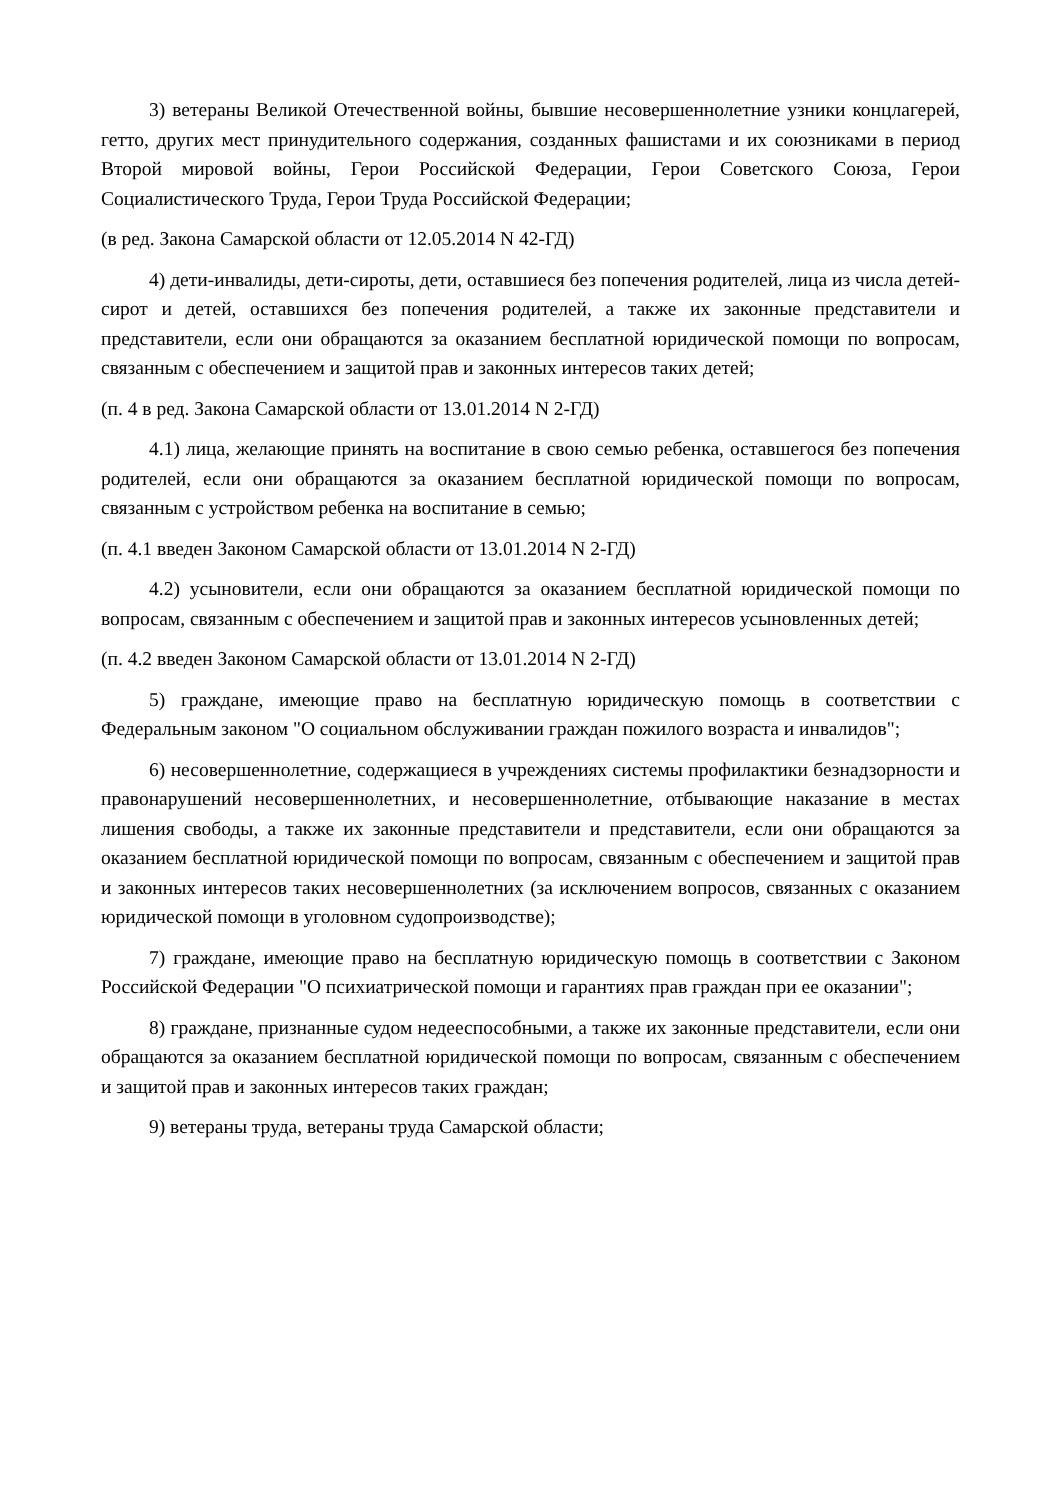3) ветераны Великой Отечественной войны, бывшие несовершеннолетние узники концлагерей, гетто, других мест принудительного содержания, созданных фашистами и их союзниками в период Второй мировой войны, Герои Российской Федерации, Герои Советского Союза, Герои Социалистического Труда, Герои Труда Российской Федерации;
(в ред. Закона Самарской области от 12.05.2014 N 42-ГД)
4) дети-инвалиды, дети-сироты, дети, оставшиеся без попечения родителей, лица из числа детей-сирот и детей, оставшихся без попечения родителей, а также их законные представители и представители, если они обращаются за оказанием бесплатной юридической помощи по вопросам, связанным с обеспечением и защитой прав и законных интересов таких детей;
(п. 4 в ред. Закона Самарской области от 13.01.2014 N 2-ГД)
4.1) лица, желающие принять на воспитание в свою семью ребенка, оставшегося без попечения родителей, если они обращаются за оказанием бесплатной юридической помощи по вопросам, связанным с устройством ребенка на воспитание в семью;
(п. 4.1 введен Законом Самарской области от 13.01.2014 N 2-ГД)
4.2) усыновители, если они обращаются за оказанием бесплатной юридической помощи по вопросам, связанным с обеспечением и защитой прав и законных интересов усыновленных детей;
(п. 4.2 введен Законом Самарской области от 13.01.2014 N 2-ГД)
5) граждане, имеющие право на бесплатную юридическую помощь в соответствии с Федеральным законом "О социальном обслуживании граждан пожилого возраста и инвалидов";
6) несовершеннолетние, содержащиеся в учреждениях системы профилактики безнадзорности и правонарушений несовершеннолетних, и несовершеннолетние, отбывающие наказание в местах лишения свободы, а также их законные представители и представители, если они обращаются за оказанием бесплатной юридической помощи по вопросам, связанным с обеспечением и защитой прав и законных интересов таких несовершеннолетних (за исключением вопросов, связанных с оказанием юридической помощи в уголовном судопроизводстве);
7) граждане, имеющие право на бесплатную юридическую помощь в соответствии с Законом Российской Федерации "О психиатрической помощи и гарантиях прав граждан при ее оказании";
8) граждане, признанные судом недееспособными, а также их законные представители, если они обращаются за оказанием бесплатной юридической помощи по вопросам, связанным с обеспечением и защитой прав и законных интересов таких граждан;
9) ветераны труда, ветераны труда Самарской области;